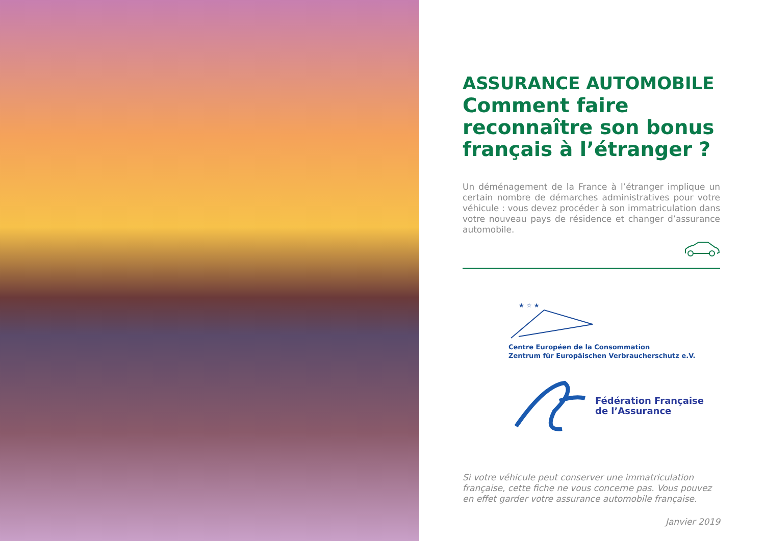ASSURANCE AUTOMOBILE
Comment faire reconnaître son bonus français à l’étranger ?
Un déménagement de la France à l’étranger implique un certain nombre de démarches administratives pour votre véhicule : vous devez procéder à son immatriculation dans votre nouveau pays de résidence et changer d’assurance automobile.
★ ☆ ★
Centre Européen de la Consommation
Zentrum für Europäischen Verbraucherschutz e.V.
Fédération Française
de l’Assurance
Si votre véhicule peut conserver une immatriculation française, cette fiche ne vous concerne pas. Vous pouvez en effet garder votre assurance automobile française.
Janvier 2019